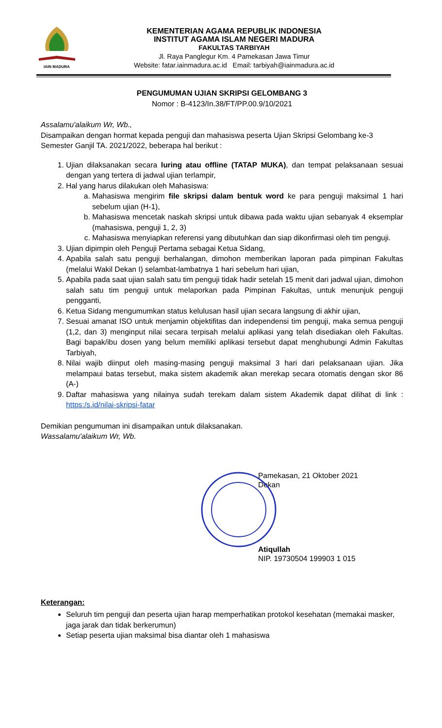IAIN MADURA
KEMENTERIAN AGAMA REPUBLIK INDONESIA
INSTITUT AGAMA ISLAM NEGERI MADURA
FAKULTAS TARBIYAH
Jl. Raya Panglegur Km. 4 Pamekasan Jawa Timur
Website: fatar.iainmadura.ac.id Email: tarbiyah@iainmadura.ac.id
PENGUMUMAN UJIAN SKRIPSI GELOMBANG 3
Nomor : B-4123/In.38/FT/PP.00.9/10/2021
Assalamu'alaikum Wr, Wb.,
Disampaikan dengan hormat kepada penguji dan mahasiswa peserta Ujian Skripsi Gelombang ke-3 Semester Ganjil TA. 2021/2022, beberapa hal berikut :
1. Ujian dilaksanakan secara luring atau offline (TATAP MUKA), dan tempat pelaksanaan sesuai dengan yang tertera di jadwal ujian terlampir,
2. Hal yang harus dilakukan oleh Mahasiswa:
a. Mahasiswa mengirim file skripsi dalam bentuk word ke para penguji maksimal 1 hari sebelum ujian (H-1),
b. Mahasiswa mencetak naskah skripsi untuk dibawa pada waktu ujian sebanyak 4 eksemplar (mahasiswa, penguji 1, 2, 3)
c. Mahasiswa menyiapkan referensi yang dibutuhkan dan siap dikonfirmasi oleh tim penguji.
3. Ujian dipimpin oleh Penguji Pertama sebagai Ketua Sidang,
4. Apabila salah satu penguji berhalangan, dimohon memberikan laporan pada pimpinan Fakultas (melalui Wakil Dekan I) selambat-lambatnya 1 hari sebelum hari ujian,
5. Apabila pada saat ujian salah satu tim penguji tidak hadir setelah 15 menit dari jadwal ujian, dimohon salah satu tim penguji untuk melaporkan pada Pimpinan Fakultas, untuk menunjuk penguji pengganti,
6. Ketua Sidang mengumumkan status kelulusan hasil ujian secara langsung di akhir ujian,
7. Sesuai amanat ISO untuk menjamin objektifitas dan independensi tim penguji, maka semua penguji (1,2, dan 3) menginput nilai secara terpisah melalui aplikasi yang telah disediakan oleh Fakultas. Bagi bapak/ibu dosen yang belum memiliki aplikasi tersebut dapat menghubungi Admin Fakultas Tarbiyah,
8. Nilai wajib diinput oleh masing-masing penguji maksimal 3 hari dari pelaksanaan ujian. Jika melampaui batas tersebut, maka sistem akademik akan merekap secara otomatis dengan skor 86 (A-)
9. Daftar mahasiswa yang nilainya sudah terekam dalam sistem Akademik dapat dilihat di link : https:/s.id/nilai-skripsi-fatar
Demikian pengumuman ini disampaikan untuk dilaksanakan.
Wassalamu'alaikum Wr, Wb.
Pamekasan, 21 Oktober 2021
Dekan
Atiqullah
NIP. 19730504 199903 1 015
Keterangan:
Seluruh tim penguji dan peserta ujian harap memperhatikan protokol kesehatan (memakai masker, jaga jarak dan tidak berkerumun)
Setiap peserta ujian maksimal bisa diantar oleh 1 mahasiswa